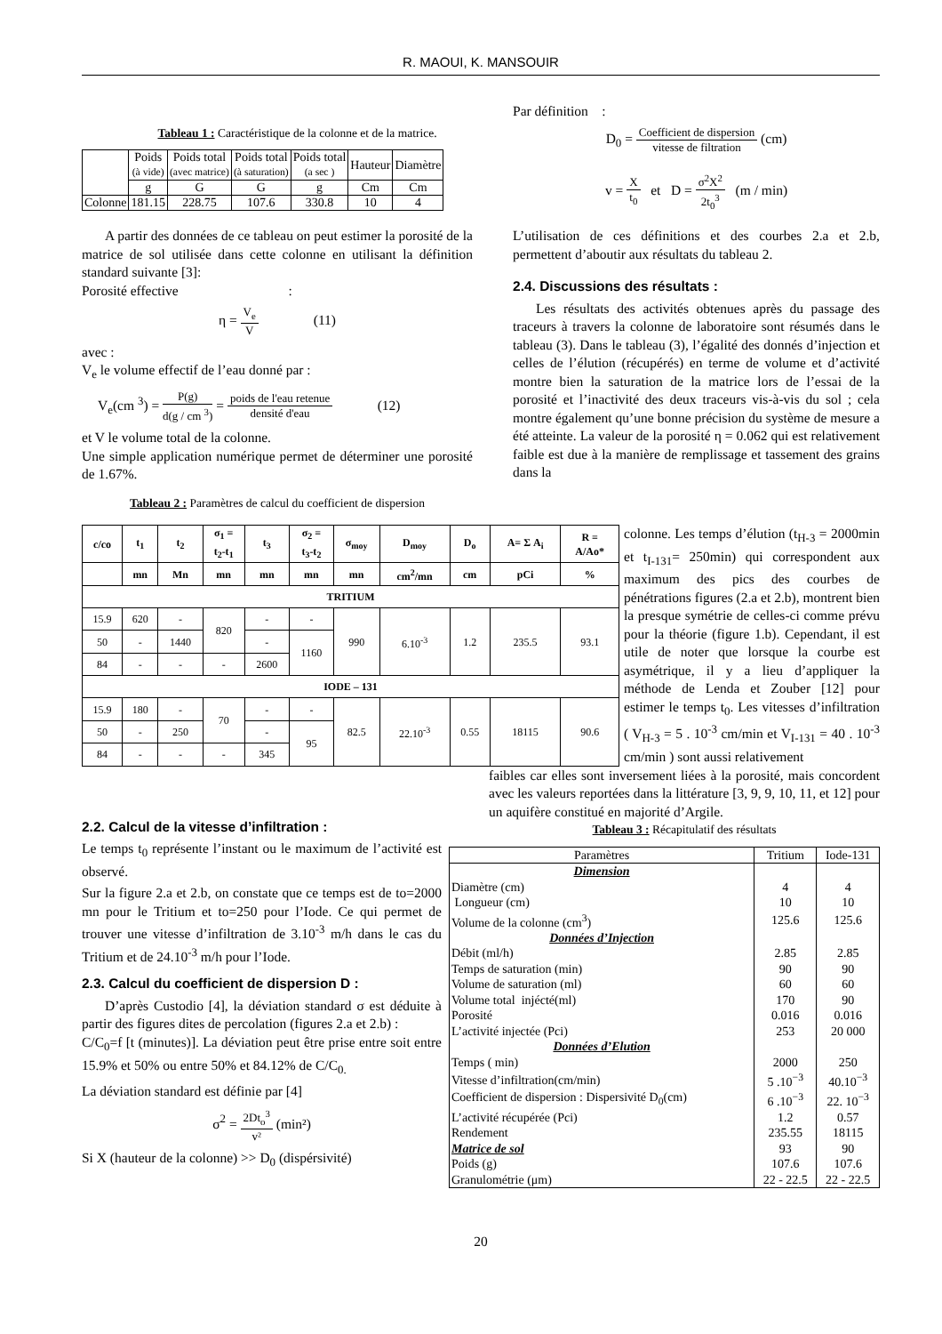R. MAOUI, K. MANSOUIR
Tableau 1 : Caractéristique de la colonne et de la matrice.
| | Poids (à vide) | Poids total (avec matrice) | Poids total (à saturation) | Poids total (a sec ) | Hauteur | Diamètre |
| | g | G | G | g | Cm | Cm |
| Colonne | 181.15 | 228.75 | 107.6 | 330.8 | 10 | 4 |
A partir des données de ce tableau on peut estimer la porosité de la matrice de sol utilisée dans cette colonne en utilisant la définition standard suivante [3]:
Porosité effective :
η = V<sub>e</sub> V (11)
avec :
V<sub>e</sub> le volume effectif de l’eau donné par :
V<sub>e</sub>(cm <sup>3</sup>) = P(g) d(g / cm <sup>3</sup>) = poids de l'eau retenue densité d'eau (12)
et V le volume total de la colonne.
Une simple application numérique permet de déterminer une porosité de 1.67%.
Tableau 2 : Paramètres de calcul du coefficient de dispersion
Par définition :
D<sub>0</sub> = Coefficient de dispersion vitesse de filtration (cm)
v = X t<sub>0</sub> et D = σ<sup>2</sup>X<sup>2</sup> 2t<sub>0</sub><sup>3</sup> (m / min)
L’utilisation de ces définitions et des courbes 2.a et 2.b, permettent d’aboutir aux résultats du tableau 2.
2.4. Discussions des résultats :
Les résultats des activités obtenues après du passage des traceurs à travers la colonne de laboratoire sont résumés dans le tableau (3). Dans le tableau (3), l’égalité des donnés d’injection et celles de l’élution (récupérés) en terme de volume et d’activité montre bien la saturation de la matrice lors de l’essai de la porosité et l’inactivité des deux traceurs vis-à-vis du sol ; cela montre également qu’une bonne précision du système de mesure a été atteinte. La valeur de la porosité η = 0.062 qui est relativement faible est due à la manière de remplissage et tassement des grains dans la
| c/co | t<sub>1</sub> | t<sub>2</sub> | σ<sub>1</sub> = t<sub>2</sub>-t<sub>1</sub> | t<sub>3</sub> | σ<sub>2</sub> = t<sub>3</sub>-t<sub>2</sub> | σ<sub>moy</sub> | D<sub>moy</sub> | D<sub>o</sub> | A= Σ A<sub>i</sub> | R = A/Ao* |
| --- | --- | --- | --- | --- | --- | --- | --- | --- | --- | --- |
| | mn | Mn | mn | mn | mn | mn | cm<sup>2</sup>/mn | cm | pCi | % |
| TRITIUM | | | | | | | | | | |
| 15.9 | 620 | - | 820 | - | - | 990 | 6.10<sup>-3</sup> | 1.2 | 235.5 | 93.1 |
| 50 | - | 1440 | | - | 1160 | | | | | |
| 84 | - | - | - | 2600 | | | | | | |
| IODE – 131 | | | | | | | | | | |
| 15.9 | 180 | - | 70 | - | - | 82.5 | 22.10<sup>-3</sup> | 0.55 | 18115 | 90.6 |
| 50 | - | 250 | | - | 95 | | | | | |
| 84 | - | - | - | 345 | | | | | | |
colonne. Les temps d’élution (t<sub>H-3</sub> = 2000min et t<sub>I-131</sub>= 250min) qui correspondent aux maximum des pics des courbes de pénétrations figures (2.a et 2.b), montrent bien la presque symétrie de celles-ci comme prévu pour la théorie (figure 1.b). Cependant, il est utile de noter que lorsque la courbe est asymétrique, il y a lieu d’appliquer la méthode de Lenda et Zouber [12] pour estimer le temps t<sub>0</sub>. Les vitesses d’infiltration ( V<sub>H-3</sub> = 5 . 10<sup>-3</sup> cm/min et V<sub>I-131</sub> = 40 . 10<sup>-3</sup> cm/min ) sont aussi relativement
2.2. Calcul de la vitesse d’infiltration :
Le temps t<sub>0</sub> représente l’instant ou le maximum de l’activité est observé.
Sur la figure 2.a et 2.b, on constate que ce temps est de to=2000 mn pour le Tritium et to=250 pour l’Iode. Ce qui permet de trouver une vitesse d’infiltration de 3.10<sup>-3</sup> m/h dans le cas du Tritium et de 24.10<sup>-3</sup> m/h pour l’Iode.
2.3. Calcul du coefficient de dispersion D :
D’après Custodio [4], la déviation standard σ est déduite à partir des figures dites de percolation (figures 2.a et 2.b) :
C/C<sub>0</sub>=f [t (minutes)]. La déviation peut être prise entre soit entre 15.9% et 50% ou entre 50% et 84.12% de C/C<sub>0.</sub>
La déviation standard est définie par [4]
σ<sup>2</sup> = 2Dt<sub>o</sub><sup>3</sup> v² (min²)
Si X (hauteur de la colonne) >> D<sub>0</sub> (dispérsivité)
faibles car elles sont inversement liées à la porosité, mais concordent avec les valeurs reportées dans la littérature [3, 9, 9, 10, 11, et 12] pour un aquifère constitué en majorité d’Argile.
Tableau 3 : Récapitulatif des résultats
| Paramètres | Tritium | Iode-131 |
| Dimension | | |
| Diamètre (cm) | 4 | 4 |
| Longueur (cm) | 10 | 10 |
| Volume de la colonne (cm<sup>3</sup>) | 125.6 | 125.6 |
| Données d’Injection | | |
| Débit (ml/h) | 2.85 | 2.85 |
| Temps de saturation (min) | 90 | 90 |
| Volume de saturation (ml) | 60 | 60 |
| Volume total injécté(ml) | 170 | 90 |
| Porosité | 0.016 | 0.016 |
| L’activité injectée (Pci) | 253 | 20 000 |
| Données d’Elution | | |
| Temps ( min) | 2000 | 250 |
| Vitesse d’infiltration(cm/min) | 5 .10<sup>−3</sup> | 40.10<sup>−3</sup> |
| Coefficient de dispersion : Dispersivité D<sub>0</sub>(cm) | 6 .10<sup>−3</sup> | 22. 10<sup>−3</sup> |
| L’activité récupérée (Pci) | 1.2 | 0.57 |
| Rendement | 235.55 | 18115 |
| Matrice de sol | 93 | 90 |
| Poids (g) | 107.6 | 107.6 |
| Granulométrie (μm) | 22 - 22.5 | 22 - 22.5 |
20